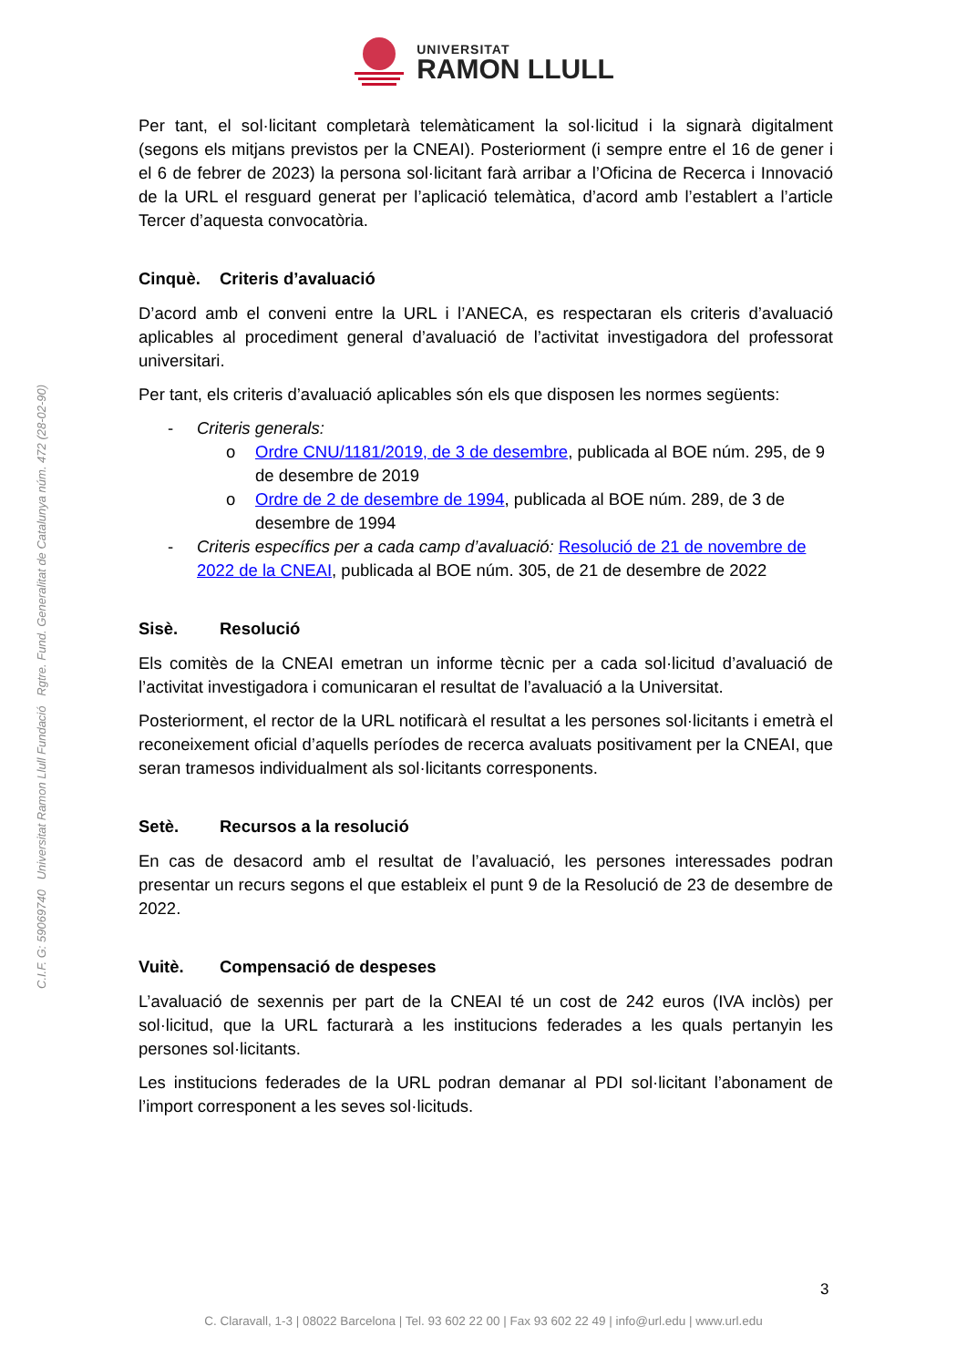UNIVERSITAT
RAMON LLULL
Per tant, el sol·licitant completarà telemàticament la sol·licitud i la signarà digitalment (segons els mitjans previstos per la CNEAI). Posteriorment (i sempre entre el 16 de gener i el 6 de febrer de 2023) la persona sol·licitant farà arribar a l’Oficina de Recerca i Innovació de la URL el resguard generat per l’aplicació telemàtica, d’acord amb l’establert a l’article Tercer d’aquesta convocatòria.
Cinquè. Criteris d’avaluació
D’acord amb el conveni entre la URL i l’ANECA, es respectaran els criteris d’avaluació aplicables al procediment general d’avaluació de l’activitat investigadora del professorat universitari.
Per tant, els criteris d’avaluació aplicables són els que disposen les normes següents:
- Criteris generals:
o Ordre CNU/1181/2019, de 3 de desembre, publicada al BOE núm. 295, de 9 de desembre de 2019
o Ordre de 2 de desembre de 1994, publicada al BOE núm. 289, de 3 de desembre de 1994
- Criteris específics per a cada camp d’avaluació: Resolució de 21 de novembre de 2022 de la CNEAI, publicada al BOE núm. 305, de 21 de desembre de 2022
Sisè. Resolució
Els comitès de la CNEAI emetran un informe tècnic per a cada sol·licitud d’avaluació de l’activitat investigadora i comunicaran el resultat de l’avaluació a la Universitat.
Posteriorment, el rector de la URL notificarà el resultat a les persones sol·licitants i emetrà el reconeixement oficial d’aquells períodes de recerca avaluats positivament per la CNEAI, que seran tramesos individualment als sol·licitants corresponents.
Setè. Recursos a la resolució
En cas de desacord amb el resultat de l’avaluació, les persones interessades podran presentar un recurs segons el que estableix el punt 9 de la Resolució de 23 de desembre de 2022.
Vuitè. Compensació de despeses
L’avaluació de sexennis per part de la CNEAI té un cost de 242 euros (IVA inclòs) per sol·licitud, que la URL facturarà a les institucions federades a les quals pertanyin les persones sol·licitants.
Les institucions federades de la URL podran demanar al PDI sol·licitant l’abonament de l’import corresponent a les seves sol·licituds.
C.I.F. G: 59069740 Universitat Ramon Llull Fundació Rgtre. Fund. Generalitat de Catalunya núm. 472 (28-02-90)
3
C. Claravall, 1-3 | 08022 Barcelona | Tel. 93 602 22 00 | Fax 93 602 22 49 | info@url.edu | www.url.edu